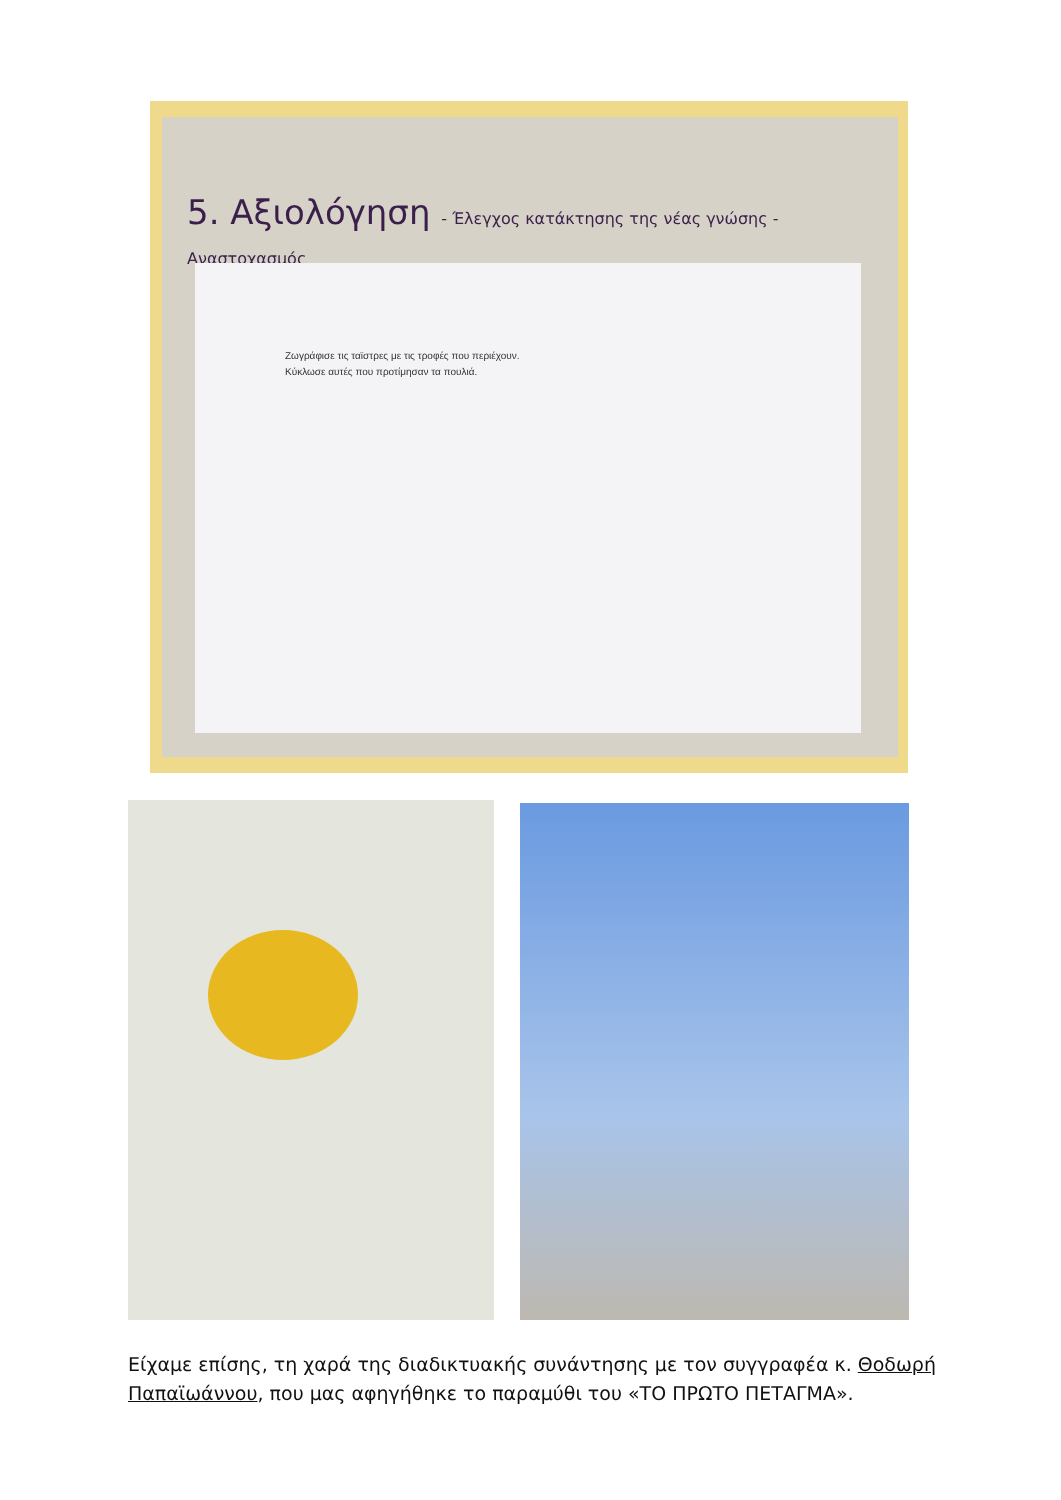5. Αξιολόγηση - Έλεγχος κατάκτησης της νέας γνώσης - Αναστοχασμός
Ζωγράφισε τις ταϊστρες με τις τροφές που περιέχουν.
Κύκλωσε αυτές που προτίμησαν τα πουλιά.
Είχαμε επίσης, τη χαρά της διαδικτυακής συνάντησης με τον συγγραφέα κ. Θοδωρή Παπαϊωάννου, που μας αφηγήθηκε το παραμύθι του «ΤΟ ΠΡΩΤΟ ΠΕΤΑΓΜΑ».